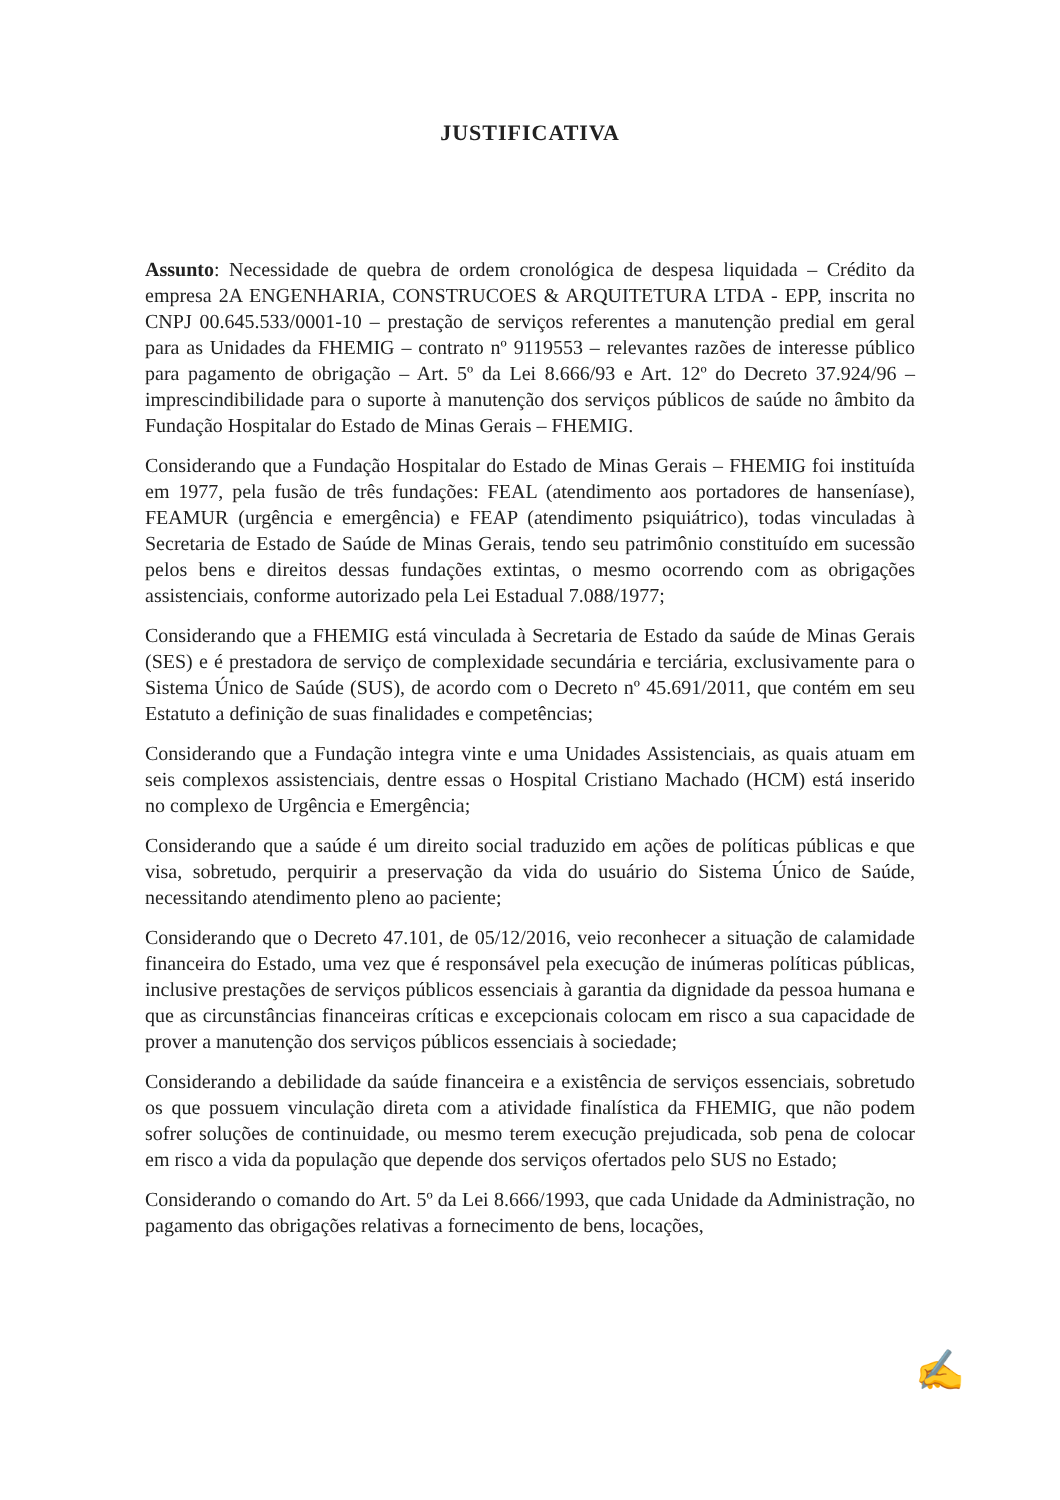JUSTIFICATIVA
Assunto: Necessidade de quebra de ordem cronológica de despesa liquidada – Crédito da empresa 2A ENGENHARIA, CONSTRUCOES & ARQUITETURA LTDA - EPP, inscrita no CNPJ 00.645.533/0001-10 – prestação de serviços referentes a manutenção predial em geral para as Unidades da FHEMIG – contrato nº 9119553 – relevantes razões de interesse público para pagamento de obrigação – Art. 5º da Lei 8.666/93 e Art. 12º do Decreto 37.924/96 – imprescindibilidade para o suporte à manutenção dos serviços públicos de saúde no âmbito da Fundação Hospitalar do Estado de Minas Gerais – FHEMIG.
Considerando que a Fundação Hospitalar do Estado de Minas Gerais – FHEMIG foi instituída em 1977, pela fusão de três fundações: FEAL (atendimento aos portadores de hanseníase), FEAMUR (urgência e emergência) e FEAP (atendimento psiquiátrico), todas vinculadas à Secretaria de Estado de Saúde de Minas Gerais, tendo seu patrimônio constituído em sucessão pelos bens e direitos dessas fundações extintas, o mesmo ocorrendo com as obrigações assistenciais, conforme autorizado pela Lei Estadual 7.088/1977;
Considerando que a FHEMIG está vinculada à Secretaria de Estado da saúde de Minas Gerais (SES) e é prestadora de serviço de complexidade secundária e terciária, exclusivamente para o Sistema Único de Saúde (SUS), de acordo com o Decreto nº 45.691/2011, que contém em seu Estatuto a definição de suas finalidades e competências;
Considerando que a Fundação integra vinte e uma Unidades Assistenciais, as quais atuam em seis complexos assistenciais, dentre essas o Hospital Cristiano Machado (HCM) está inserido no complexo de Urgência e Emergência;
Considerando que a saúde é um direito social traduzido em ações de políticas públicas e que visa, sobretudo, perquirir a preservação da vida do usuário do Sistema Único de Saúde, necessitando atendimento pleno ao paciente;
Considerando que o Decreto 47.101, de 05/12/2016, veio reconhecer a situação de calamidade financeira do Estado, uma vez que é responsável pela execução de inúmeras políticas públicas, inclusive prestações de serviços públicos essenciais à garantia da dignidade da pessoa humana e que as circunstâncias financeiras críticas e excepcionais colocam em risco a sua capacidade de prover a manutenção dos serviços públicos essenciais à sociedade;
Considerando a debilidade da saúde financeira e a existência de serviços essenciais, sobretudo os que possuem vinculação direta com a atividade finalística da FHEMIG, que não podem sofrer soluções de continuidade, ou mesmo terem execução prejudicada, sob pena de colocar em risco a vida da população que depende dos serviços ofertados pelo SUS no Estado;
Considerando o comando do Art. 5º da Lei 8.666/1993, que cada Unidade da Administração, no pagamento das obrigações relativas a fornecimento de bens, locações,
✍